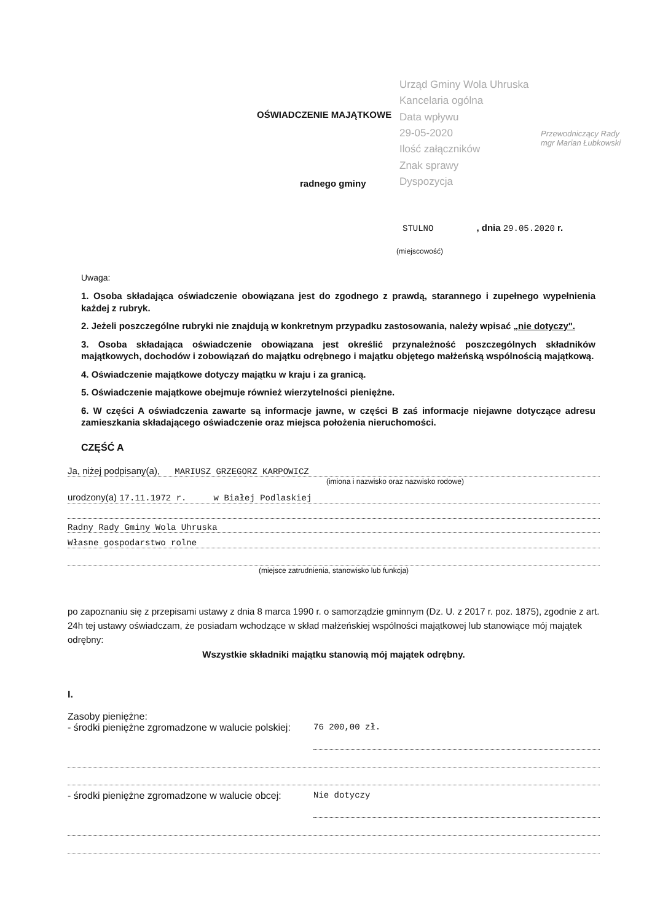Urząd Gminy Wola Uhruska
Kancelaria ogólna
Data wpływu
29-05-2020
Ilość załączników
Znak sprawy
Dyspozycja
Przewodniczący Rady
mgr Marian Łubkowski
OŚWIADCZENIE MAJĄTKOWE
radnego gminy
STULNO, dnia 29.05.2020 r.
(miejscowość)
Uwaga:
1. Osoba składająca oświadczenie obowiązana jest do zgodnego z prawdą, starannego i zupełnego wypełnienia każdej z rubryk.
2. Jeżeli poszczególne rubryki nie znajdują w konkretnym przypadku zastosowania, należy wpisać „nie dotyczy".
3. Osoba składająca oświadczenie obowiązana jest określić przynależność poszczególnych składników majątkowych, dochodów i zobowiązań do majątku odrębnego i majątku objętego małżeńską wspólnością majątkową.
4. Oświadczenie majątkowe dotyczy majątku w kraju i za granicą.
5. Oświadczenie majątkowe obejmuje również wierzytelności pieniężne.
6. W części A oświadczenia zawarte są informacje jawne, w części B zaś informacje niejawne dotyczące adresu zamieszkania składającego oświadczenie oraz miejsca położenia nieruchomości.
CZĘŚĆ A
Ja, niżej podpisany(a), MARIUSZ GRZEGORZ KARPOWICZ
(imiona i nazwisko oraz nazwisko rodowe)
urodzony(a) 17.11.1972 r. w Białej Podlaskiej
Radny Rady Gminy Wola Uhruska
Własne gospodarstwo rolne
(miejsce zatrudnienia, stanowisko lub funkcja)
po zapoznaniu się z przepisami ustawy z dnia 8 marca 1990 r. o samorządzie gminnym (Dz. U. z 2017 r. poz. 1875), zgodnie z art. 24h tej ustawy oświadczam, że posiadam wchodzące w skład małżeńskiej wspólności majątkowej lub stanowiące mój majątek odrębny:
Wszystkie składniki majątku stanowią mój majątek odrębny.
I.
Zasoby pieniężne:
- środki pieniężne zgromadzone w walucie polskiej:
76 200,00 zł.
- środki pieniężne zgromadzone w walucie obcej:
Nie dotyczy